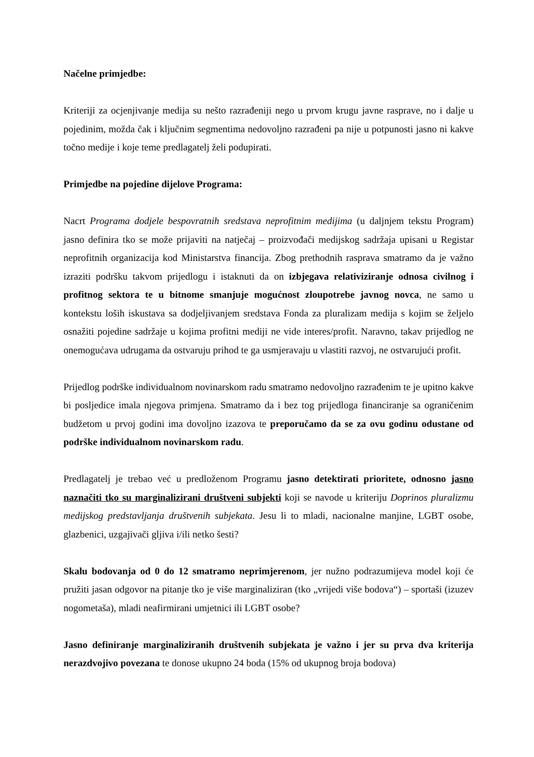Načelne primjedbe:
Kriteriji za ocjenjivanje medija su nešto razrađeniji nego u prvom krugu javne rasprave, no i dalje u pojedinim, možda čak i ključnim segmentima nedovoljno razrađeni pa nije u potpunosti jasno ni kakve točno medije i koje teme predlagatelj želi podupirati.
Primjedbe na pojedine dijelove Programa:
Nacrt Programa dodjele bespovratnih sredstava neprofitnim medijima (u daljnjem tekstu Program) jasno definira tko se može prijaviti na natječaj – proizvođači medijskog sadržaja upisani u Registar neprofitnih organizacija kod Ministarstva financija. Zbog prethodnih rasprava smatramo da je važno izraziti podršku takvom prijedlogu i istaknuti da on izbjegava relativiziranje odnosa civilnog i profitnog sektora te u bitnome smanjuje mogućnost zloupotrebe javnog novca, ne samo u kontekstu loših iskustava sa dodjeljivanjem sredstava Fonda za pluralizam medija s kojim se željelo osnažiti pojedine sadržaje u kojima profitni mediji ne vide interes/profit. Naravno, takav prijedlog ne onemogućava udrugama da ostvaruju prihod te ga usmjeravaju u vlastiti razvoj, ne ostvarujući profit.
Prijedlog podrške individualnom novinarskom radu smatramo nedovoljno razrađenim te je upitno kakve bi posljedice imala njegova primjena. Smatramo da i bez tog prijedloga financiranje sa ograničenim budžetom u prvoj godini ima dovoljno izazova te preporučamo da se za ovu godinu odustane od podrške individualnom novinarskom radu.
Predlagatelj je trebao već u predloženom Programu jasno detektirati prioritete, odnosno jasno naznačiti tko su marginalizirani društveni subjekti koji se navode u kriteriju Doprinos pluralizmu medijskog predstavljanja društvenih subjekata. Jesu li to mladi, nacionalne manjine, LGBT osobe, glazbenici, uzgajivači gljiva i/ili netko šesti?
Skalu bodovanja od 0 do 12 smatramo neprimjerenom, jer nužno podrazumijeva model koji će pružiti jasan odgovor na pitanje tko je više marginaliziran (tko „vrijedi više bodova“) – sportaši (izuzev nogometaša), mladi neafirmirani umjetnici ili LGBT osobe?
Jasno definiranje marginaliziranih društvenih subjekata je važno i jer su prva dva kriterija nerazdvojivo povezana te donose ukupno 24 boda (15% od ukupnog broja bodova)